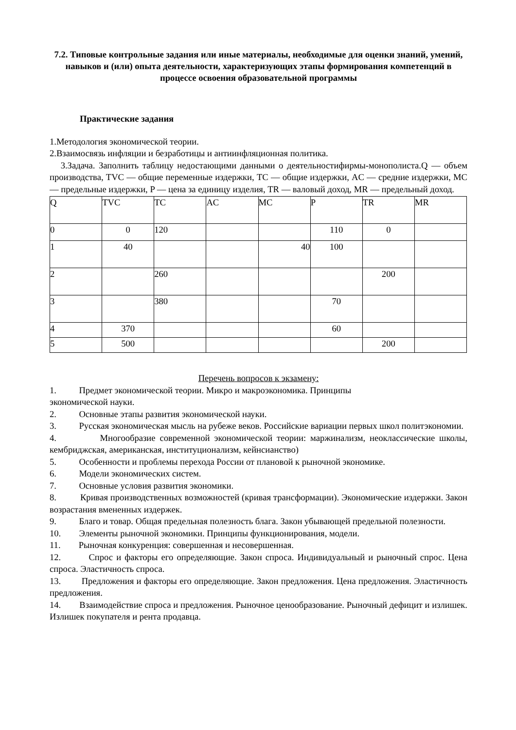7.2. Типовые контрольные задания или иные материалы, необходимые для оценки знаний, умений, навыков и (или) опыта деятельности, характеризующих этапы формирования компетенций в процессе освоения образовательной программы
Практические задания
1.Методология экономической теории.
2.Взаимосвязь инфляции и безработицы и антиинфляционная политика.
3.Задача. Заполнить таблицу недостающими данными о деятельностифирмы-монополиста.Q — объем производства, TVC — общие переменные издержки, TC — общие издержки, AC — средние издержки, MC — предельные издержки, P — цена за единицу изделия, TR — валовый доход, MR — предельный доход.
| Q | TVC | TC | AC | MC | P | TR | MR |
| 0 | 0 | 120 | | | 110 | 0 | |
| 1 | 40 | | | 40 | 100 | | |
| 2 | | 260 | | | | 200 | |
| 3 | | 380 | | | 70 | | |
| 4 | 370 | | | | 60 | | |
| 5 | 500 | | | | | 200 | |
Перечень вопросов к экзамену:
1. Предмет экономической теории. Микро и макроэкономика. Принципы
экономической науки.
2. Основные этапы развития экономической науки.
3. Русская экономическая мысль на рубеже веков. Российские вариации первых школ политэкономии.
4. Многообразие современной экономической теории: маржинализм, неоклассические школы, кембриджская, американская, институционализм, кейнсианство)
5. Особенности и проблемы перехода России от плановой к рыночной экономике.
6. Модели экономических систем.
7. Основные условия развития экономики.
8. Кривая производственных возможностей (кривая трансформации). Экономические издержки. Закон возрастания вмененных издержек.
9. Благо и товар. Общая предельная полезность блага. Закон убывающей предельной полезности.
10. Элементы рыночной экономики. Принципы функционирования, модели.
11. Рыночная конкуренция: совершенная и несовершенная.
12. Спрос и факторы его определяющие. Закон спроса. Индивидуальный и рыночный спрос. Цена спроса. Эластичность спроса.
13. Предложения и факторы его определяющие. Закон предложения. Цена предложения. Эластичность предложения.
14. Взаимодействие спроса и предложения. Рыночное ценообразование. Рыночный дефицит и излишек. Излишек покупателя и рента продавца.